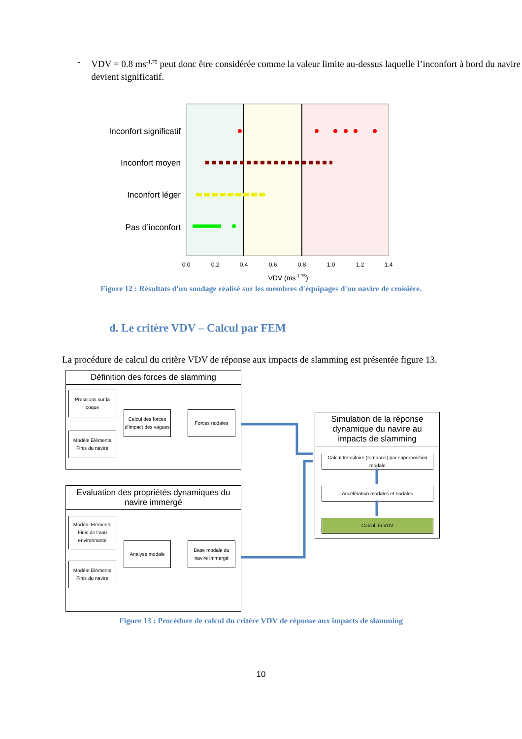- VDV = 0.8 ms<sup>-1.75</sup> peut donc être considérée comme la valeur limite au-dessus laquelle l’inconfort à bord du navire devient significatif.
Inconfort significatif
Inconfort moyen
Inconfort léger
Pas d’inconfort
0.0
0.2
0.4
0.6
0.8
1.0
1.2
1.4
VDV (ms-1.75)
Figure 12 : Résultats d'un sondage réalisé sur les membres d'équipages d'un navire de croisière.
d. Le critère VDV – Calcul par FEM
La procédure de calcul du critère VDV de réponse aux impacts de slamming est présentée figure 13.
Définition des forces de slamming
Pressions sur la coque
Calcul des forces d’impact des vagues
Forces nodales
Modèle Eléments Finis du navire
Evaluation des propriétés dynamiques du navire immergé
Modèle Eléments Finis de l’eau environnante
Analyse modale
Base modale du navire immergé
Modèle Eléments Finis du navire
Simulation de la réponse dynamique du navire au impacts de slamming
Calcul transitoire (temporel) par superposition modale
Accélération modales et nodales
Calcul du VDV
Figure 13 : Procédure de calcul du critère VDV de réponse aux impacts de slamming
10